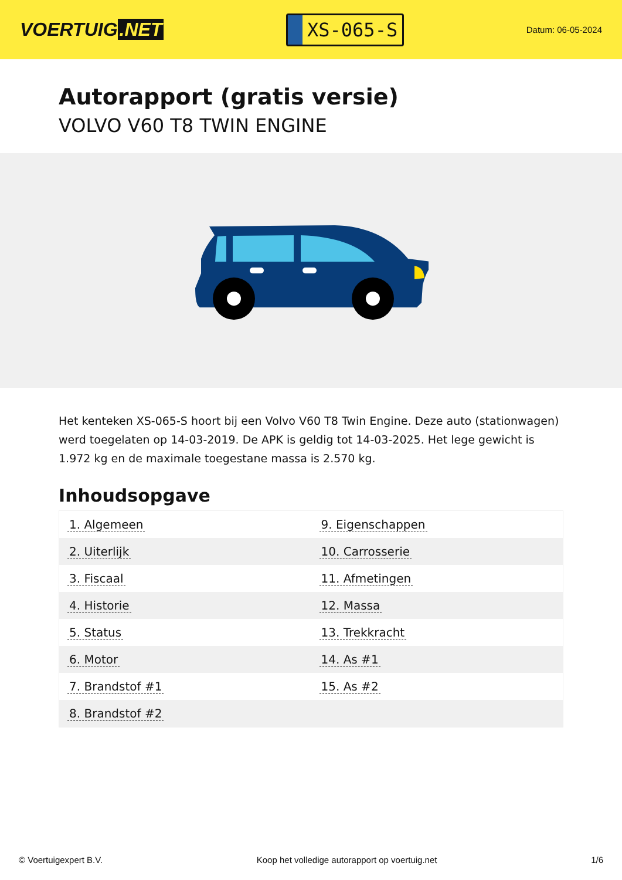VOERTUIG.NET
XS-065-S
Datum: 06-05-2024
Autorapport (gratis versie)
VOLVO V60 T8 TWIN ENGINE
Het kenteken XS-065-S hoort bij een Volvo V60 T8 Twin Engine. Deze auto (stationwagen) werd toegelaten op 14-03-2019. De APK is geldig tot 14-03-2025. Het lege gewicht is 1.972 kg en de maximale toegestane massa is 2.570 kg.
Inhoudsopgave
| 1. Algemeen | 9. Eigenschappen |
| 2. Uiterlijk | 10. Carrosserie |
| 3. Fiscaal | 11. Afmetingen |
| 4. Historie | 12. Massa |
| 5. Status | 13. Trekkracht |
| 6. Motor | 14. As #1 |
| 7. Brandstof #1 | 15. As #2 |
| 8. Brandstof #2 | |
© Voertuigexpert B.V. Koop het volledige autorapport op voertuig.net
1/6